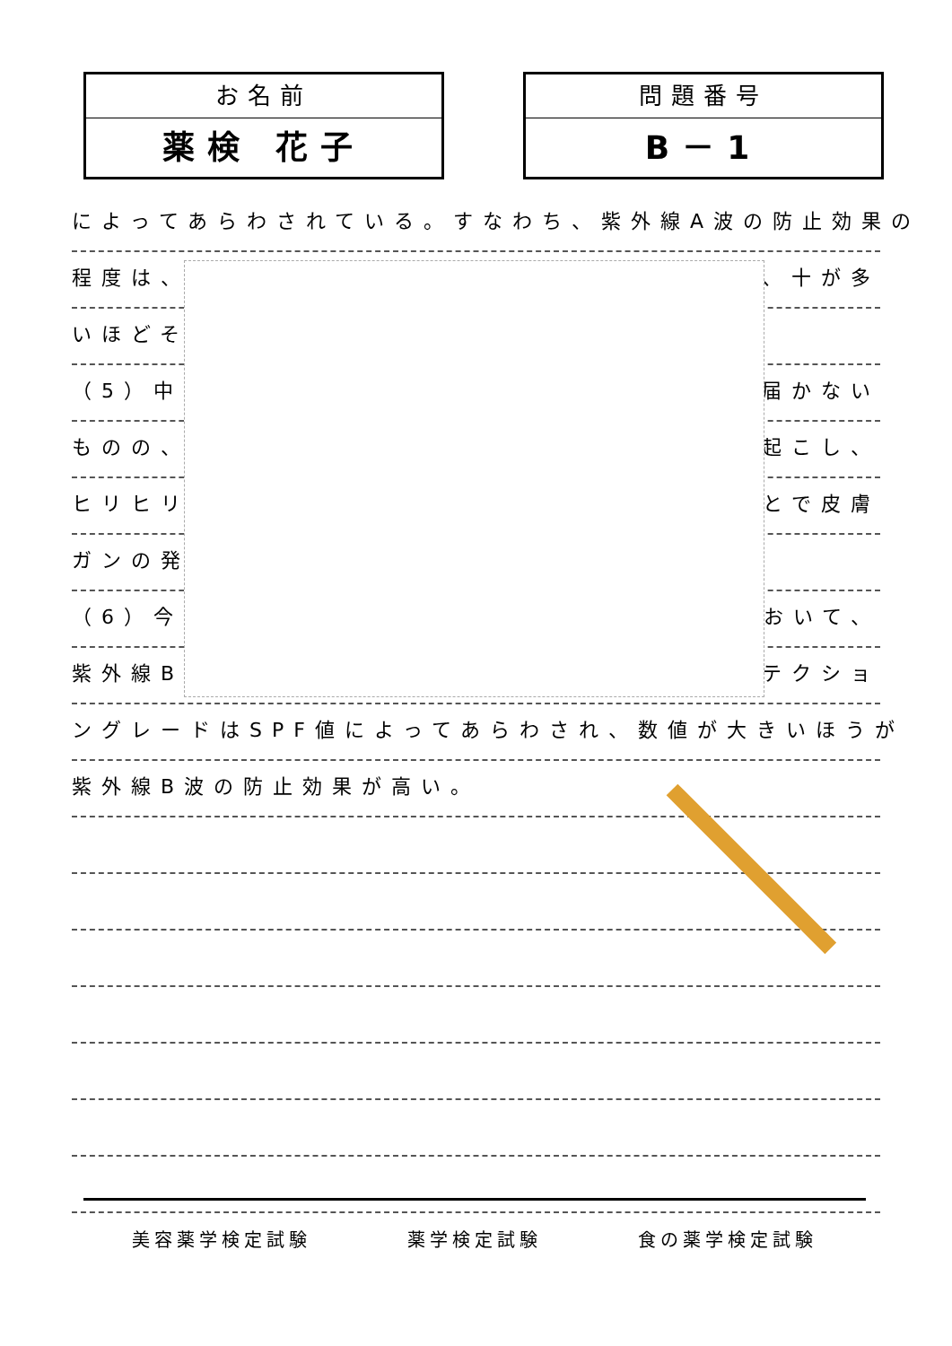お名前
薬検 花子
問題番号
B－1
によってあらわされている。すなわち、紫外線A波の防止効果の
程度は、 、十が多
いほどそ
（5）中 届かない
ものの、 起こし、
ヒリヒリ とで皮膚
ガンの発
（6）今 おいて、
紫外線B テクショ
ングレードはSPF値によってあらわされ、数値が大きいほうが
紫外線B波の防止効果が高い。
美容薬学検定試験 薬学検定試験 食の薬学検定試験